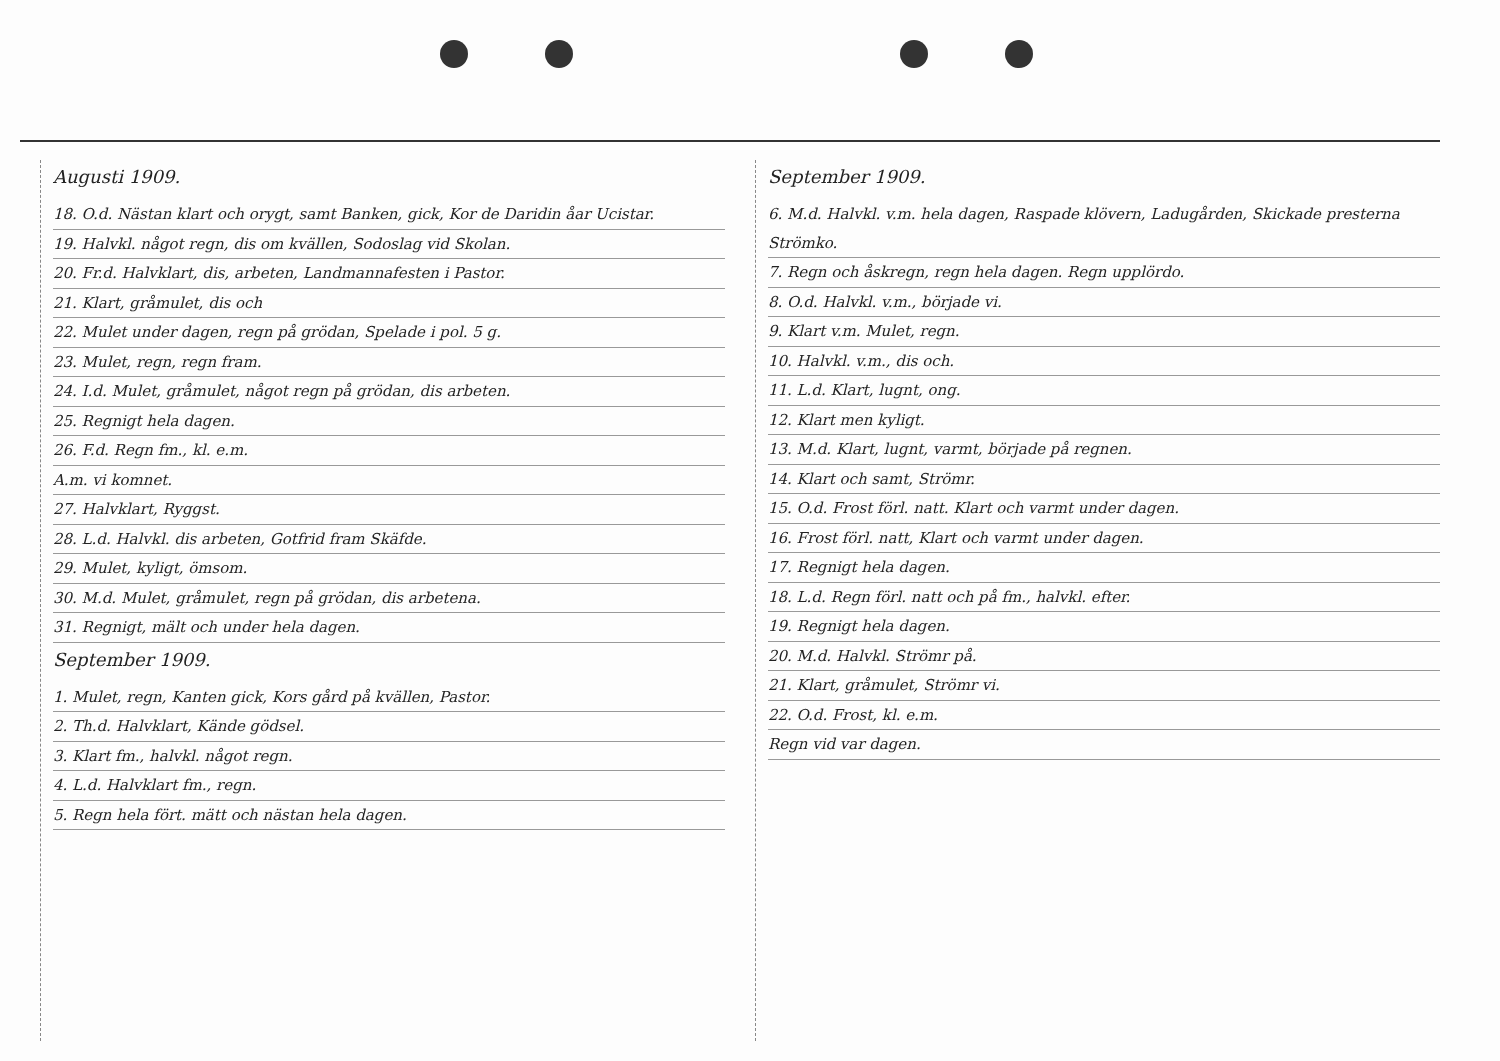Augusti 1909.
18. O.d. Nästan klart och orygt, samt Banken, gick, Kor de Daridin åar Ucistar.
19. Halvkl. något regn, dis om kvällen, Sodoslag vid Skolan.
20. Fr.d. Halvklart, dis, arbeten, Landmannafesten i Pastor.
21. Klart, gråmulet, dis och
22. Mulet under dagen, regn på grödan, Spelade i pol. 5 g.
23. Mulet, regn, regn fram.
24. I.d. Mulet, gråmulet, något regn på grödan, dis arbeten.
25. Regnigt hela dagen.
26. F.d. Regn fm., kl. e.m.
A.m. vi komnet.
27. Halvklart, Ryggst.
28. L.d. Halvkl. dis arbeten, Gotfrid fram Skäfde.
29. Mulet, kyligt, ömsom.
30. M.d. Mulet, gråmulet, regn på grödan, dis arbetena.
31. Regnigt, mält och under hela dagen.
September 1909.
1. Mulet, regn, Kanten gick, Kors gård på kvällen, Pastor.
2. Th.d. Halvklart, Kände gödsel.
3. Klart fm., halvkl. något regn.
4. L.d. Halvklart fm., regn.
5. Regn hela fört. mätt och nästan hela dagen.
September 1909.
6. M.d. Halvkl. v.m. hela dagen, Raspade klövern, Ladugården, Skickade presterna Strömko.
7. Regn och åskregn, regn hela dagen. Regn upplördo.
8. O.d. Halvkl. v.m., började vi.
9. Klart v.m. Mulet, regn.
10. Halvkl. v.m., dis och.
11. L.d. Klart, lugnt, ong.
12. Klart men kyligt.
13. M.d. Klart, lugnt, varmt, började på regnen.
14. Klart och samt, Strömr.
15. O.d. Frost förl. natt. Klart och varmt under dagen.
16. Frost förl. natt, Klart och varmt under dagen.
17. Regnigt hela dagen.
18. L.d. Regn förl. natt och på fm., halvkl. efter.
19. Regnigt hela dagen.
20. M.d. Halvkl. Strömr på.
21. Klart, gråmulet, Strömr vi.
22. O.d. Frost, kl. e.m.
Regn vid var dagen.